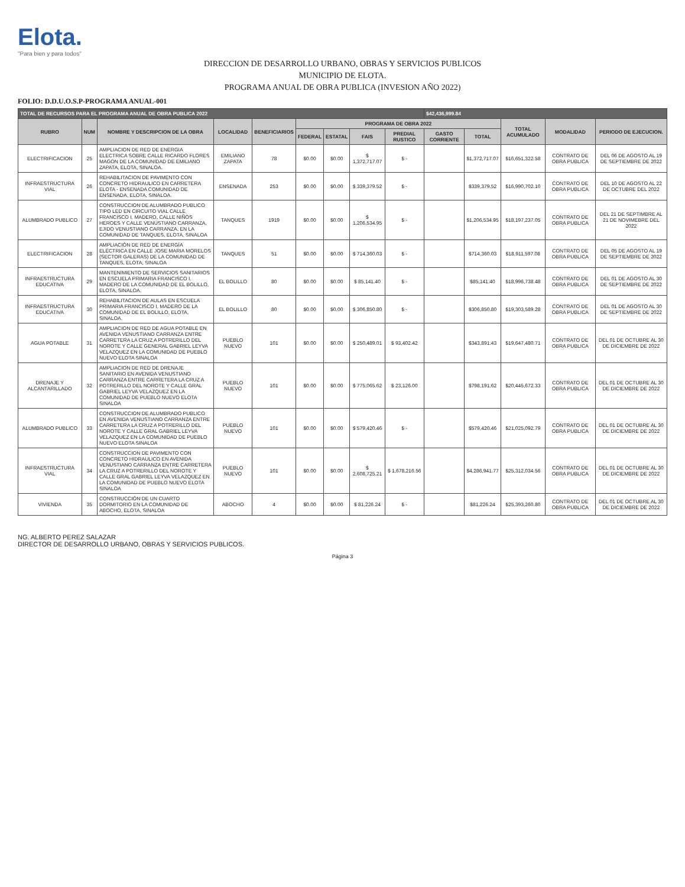Elota.
"Para bien y para todos"
DIRECCION DE DESARROLLO URBANO, OBRAS Y SERVICIOS PUBLICOS
MUNICIPIO DE ELOTA.
PROGRAMA ANUAL DE OBRA PUBLICA (INVESION AÑO 2022)
FOLIO: D.D.U.O.S.P-PROGRAMA ANUAL-001
| TOTAL DE RECURSOS PARA EL PROGRAMA ANUAL DE OBRA PUBLICA 2022 | | | | | | | | | $42,436,999.84 | | | | |
| --- | --- | --- | --- | --- | --- | --- | --- | --- | --- | --- | --- | --- | --- |
| RUBRO | NUM | NOMBRE Y DESCRIPCION DE LA OBRA | LOCALIDAD | BENEFICIARIOS | PROGRAMA DE OBRA 2022 | | | | | | TOTAL ACUMULADO | MODALIDAD | PERIODO DE EJECUCION. |
| | | | | | FEDERAL | ESTATAL | FAIS | PREDIAL RUSTICO | GASTO CORRIENTE | TOTAL | | | |
| ELECTRIFICACION | 25 | AMPLIACION DE RED DE ENERGIA ELECTRICA SOBRE CALLE RICARDO FLORES MAGON DE LA COMUNIDAD DE EMILIANO ZAPATA, ELOTA, SINALOA. | EMILIANO ZAPATA | 78 | $0.00 | $0.00 | $ 1,372,717.07 | $ - | | $1,372,717.07 | $16,651,322.58 | CONTRATO DE OBRA PUBLICA | DEL 06 DE AGOSTO AL 19 DE SEPTIEMBRE DE 2022 |
| INFRAESTRUCTURA VIAL | 26 | REHABILITACION DE PAVIMENTO CON CONCRETO HIDRAULICO EN CARRETERA ELOTA - ENSENADA COMUNIDAD DE ENSENADA, ELOTA, SINALOA. | ENSENADA | 253 | $0.00 | $0.00 | $ 339,379.52 | $ - | | $339,379.52 | $16,990,702.10 | CONTRATO DE OBRA PUBLICA | DEL 10 DE AGOSTO AL 22 DE OCTUBRE DEL 2022 |
| ALUMBRADO PUBLICO | 27 | CONSTRUCCION DE ALUMBRADO PUBLICO TIPO LED EN CIRCUITO VIAL CALLE FRANCISCO I. MADERO, CALLE NIÑOS HEROES Y CALLE VENUSTIANO CARRANZA, EJIDO VENUSTIANO CARRANZA, EN LA COMUNIDAD DE TANQUES, ELOTA, SINALOA | TANQUES | 1919 | $0.00 | $0.00 | $ 1,206,534.95 | $ - | | $1,206,534.95 | $18,197,237.05 | CONTRATO DE OBRA PUBLICA | DEL 21 DE SEPTIMBRE AL 21 DE NOVIMEBRE DEL 2022 |
| ELECTRIFICACION | 28 | AMPLIACIÓN DE RED DE ENERGÍA ELÉCTRICA EN CALLE JOSE MARIA MORELOS (SECTOR GALERAS) DE LA COMUNIDAD DE TANQUES, ELOTA, SINALOA | TANQUES | 51 | $0.00 | $0.00 | $ 714,360.03 | $ - | | $714,360.03 | $18,911,597.08 | CONTRATO DE OBRA PUBLICA | DEL 05 DE AGOSTO AL 19 DE SEPTIEMBRE DE 2022 |
| INFRAESTRUCTURA EDUCATIVA | 29 | MANTENIMIENTO DE SERVICIOS SANITARIOS EN ESCUELA PRIMARIA FRANCISCO I. MADERO DE LA COMUNIDAD DE EL BOLILLO, ELOTA, SINALOA. | EL BOLILLO | 80 | $0.00 | $0.00 | $ 85,141.40 | $ - | | $85,141.40 | $18,996,738.48 | CONTRATO DE OBRA PUBLICA | DEL 01 DE AGOSTO AL 30 DE SEPTIEMBRE DE 2022 |
| INFRAESTRUCTURA EDUCATIVA | 30 | REHABILITACION DE AULAS EN ESCUELA PRIMARIA FRANCISCO I. MADERO DE LA COMUNIDAD DE EL BOLILLO, ELOTA, SINALOA. | EL BOLILLO | 80 | $0.00 | $0.00 | $ 306,850.80 | $ - | | $306,850.80 | $19,303,589.28 | CONTRATO DE OBRA PUBLICA | DEL 01 DE AGOSTO AL 30 DE SEPTIEMBRE DE 2022 |
| AGUA POTABLE | 31 | AMPLIACION DE RED DE AGUA POTABLE EN AVENIDA VENUSTIANO CARRANZA ENTRE CARRETERA LA CRUZ A POTRERILLO DEL NOROTE Y CALLE GENERAL GABRIEL LEYVA VELAZQUEZ EN LA COMUNIDAD DE PUEBLO NUEVO ELOTA SINALOA | PUEBLO NUEVO | 101 | $0.00 | $0.00 | $ 250,489.01 | $ 93,402.42 | | $343,891.43 | $19,647,480.71 | CONTRATO DE OBRA PUBLICA | DEL 01 DE OCTUBRE AL 30 DE DICIEMBRE DE 2022 |
| DRENAJE Y ALCANTARILLADO | 32 | AMPLIACION DE RED DE DRENAJE SANITARIO EN AVENIDA VENUSTIANO CARRANZA ENTRE CARRETERA LA CRUZ A POTRERILLO DEL NOROTE Y CALLE GRAL GABRIEL LEYVA VELAZQUEZ EN LA COMUNIDAD DE PUEBLO NUEVO ELOTA SINALOA | PUEBLO NUEVO | 101 | $0.00 | $0.00 | $ 775,065.62 | $ 23,126.00 | | $798,191.62 | $20,445,672.33 | CONTRATO DE OBRA PUBLICA | DEL 01 DE OCTUBRE AL 30 DE DICIEMBRE DE 2022 |
| ALUMBRADO PUBLICO | 33 | CONSTRUCCION DE ALUMBRADO PUBLICO EN AVENIDA VENUSTIANO CARRANZA ENTRE CARRETERA LA CRUZ A POTRERILLO DEL NOROTE Y CALLE GRAL GABRIEL LEYVA VELAZQUEZ EN LA COMUNIDAD DE PUEBLO NUEVO ELOTA SINALOA | PUEBLO NUEVO | 101 | $0.00 | $0.00 | $ 579,420.46 | $ - | | $579,420.46 | $21,025,092.79 | CONTRATO DE OBRA PUBLICA | DEL 01 DE OCTUBRE AL 30 DE DICIEMBRE DE 2022 |
| INFRAESTRUCTURA VIAL | 34 | CONSTRUCCION DE PAVIMENTO CON CONCRETO HIDRAULICO EN AVENIDA VENUSTIANO CARRANZA ENTRE CARRETERA LA CRUZ A POTRERILLO DEL NOROTE Y CALLE GRAL GABRIEL LEYVA VELAZQUEZ EN LA COMUNIDAD DE PUEBLO NUEVO ELOTA SINALOA | PUEBLO NUEVO | 101 | $0.00 | $0.00 | $ 2,608,725.21 | $ 1,678,216.56 | | $4,286,941.77 | $25,312,034.56 | CONTRATO DE OBRA PUBLICA | DEL 01 DE OCTUBRE AL 30 DE DICIEMBRE DE 2022 |
| VIVIENDA | 35 | CONSTRUCCIÓN DE UN CUARTO DORMITORIO EN LA COMUNIDAD DE ABOCHO, ELOTA, SINALOA | ABOCHO | 4 | $0.00 | $0.00 | $ 81,226.24 | $ - | | $81,226.24 | $25,393,260.80 | CONTRATO DE OBRA PUBLICA | DEL 01 DE OCTUBRE AL 30 DE DICIEMBRE DE 2022 |
NG. ALBERTO PEREZ SALAZAR
DIRECTOR DE DESARROLLO URBANO, OBRAS Y SERVICIOS PUBLICOS.
Página 3